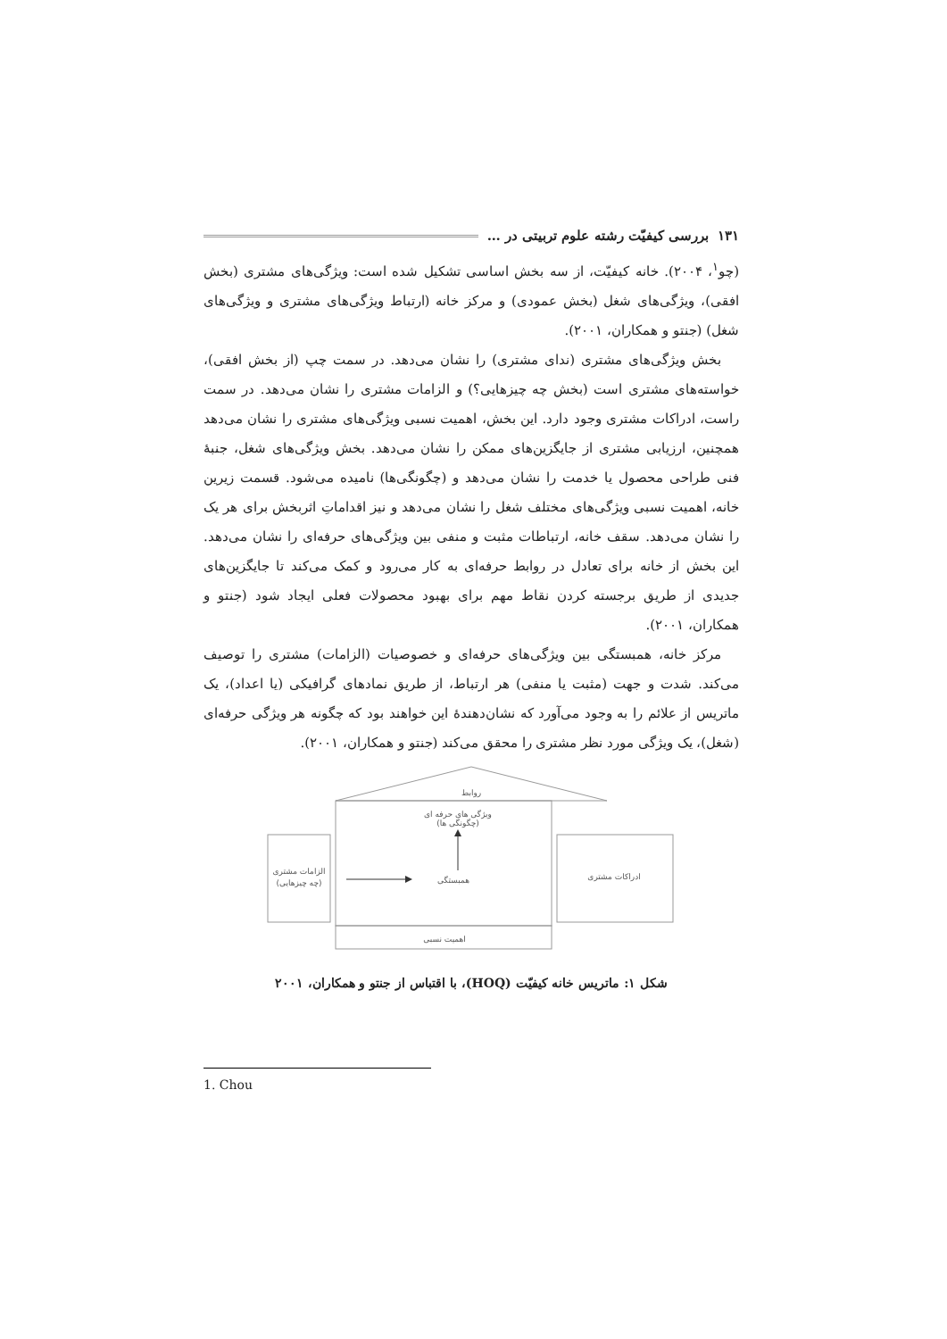۱۳۱ بررسی کیفیّت رشته علوم تربیتی در …
(چو<sup>۱</sup>، ۲۰۰۴). خانه کیفیّت، از سه بخش اساسی تشکیل شده است: ویژگی‌های مشتری (بخش افقی)، ویژگی‌های شغل (بخش عمودی) و مرکز خانه (ارتباط ویژگی‌های مشتری و ویژگی‌های شغل) (جنتو و همکاران، ۲۰۰۱).
بخش ویژگی‌های مشتری (ندای مشتری) را نشان می‌دهد. در سمت چپ (از بخش افقی)، خواسته‌های مشتری است (بخش چه چیزهایی؟) و الزامات مشتری را نشان می‌دهد. در سمت راست، ادراکات مشتری وجود دارد. این بخش، اهمیت نسبی ویژگی‌های مشتری را نشان می‌دهد همچنین، ارزیابی مشتری از جایگزین‌های ممکن را نشان می‌دهد. بخش ویژگی‌های شغل، جنبهٔ فنی طراحی محصول یا خدمت را نشان می‌دهد و (چگونگی‌ها) نامیده می‌شود. قسمت زیرین خانه، اهمیت نسبی ویژگی‌های مختلف شغل را نشان می‌دهد و نیز اقداماتِ اثربخش برای هر یک را نشان می‌دهد. سقف خانه، ارتباطات مثبت و منفی بین ویژگی‌های حرفه‌ای را نشان می‌دهد. این بخش از خانه برای تعادل در روابط حرفه‌ای به کار می‌رود و کمک می‌کند تا جایگزین‌های جدیدی از طریق برجسته کردن نقاط مهم برای بهبود محصولات فعلی ایجاد شود (جنتو و همکاران، ۲۰۰۱).
مرکز خانه، همبستگی بین ویژگی‌های حرفه‌ای و خصوصیات (الزامات) مشتری را توصیف می‌کند. شدت و جهت (مثبت یا منفی) هر ارتباط، از طریق نمادهای گرافیکی (یا اعداد)، یک ماتریس از علائم را به وجود می‌آورد که نشان‌دهندهٔ این خواهند بود که چگونه هر ویژگی حرفه‌ای (شغل)، یک ویژگی مورد نظر مشتری را محقق می‌کند (جنتو و همکاران، ۲۰۰۱).
روابط
ویژگی های حرفه ای
(چگونگی ها)
الزامات مشتری
(چه چیزهایی)
ادراکات مشتری
همبستگی
اهمیت نسبی
شکل ۱: ماتریس خانه کیفیّت (HOQ)، با اقتباس از جنتو و همکاران، ۲۰۰۱
1. Chou